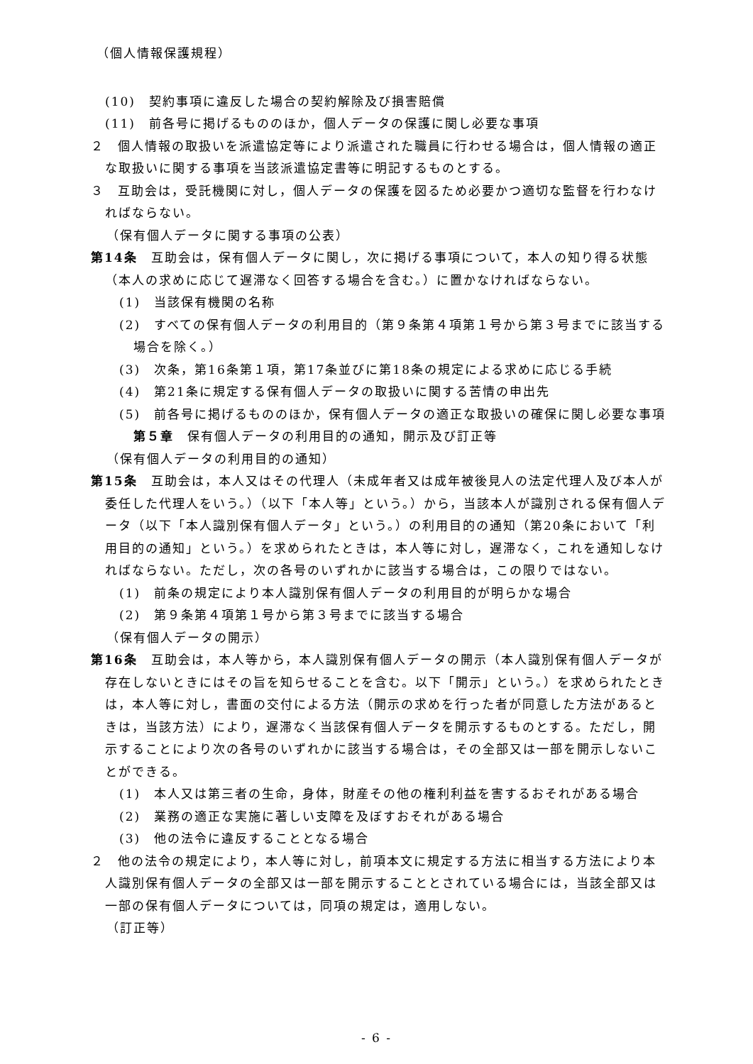（個人情報保護規程）
(10)　契約事項に違反した場合の契約解除及び損害賠償
(11)　前各号に掲げるもののほか，個人データの保護に関し必要な事項
２　個人情報の取扱いを派遣協定等により派遣された職員に行わせる場合は，個人情報の適正な取扱いに関する事項を当該派遣協定書等に明記するものとする。
３　互助会は，受託機関に対し，個人データの保護を図るため必要かつ適切な監督を行わなければならない。
（保有個人データに関する事項の公表）
第14条　互助会は，保有個人データに関し，次に掲げる事項について，本人の知り得る状態（本人の求めに応じて遅滞なく回答する場合を含む。）に置かなければならない。
(1)　当該保有機関の名称
(2)　すべての保有個人データの利用目的（第９条第４項第１号から第３号までに該当する場合を除く。）
(3)　次条，第16条第１項，第17条並びに第18条の規定による求めに応じる手続
(4)　第21条に規定する保有個人データの取扱いに関する苦情の申出先
(5)　前各号に掲げるもののほか，保有個人データの適正な取扱いの確保に関し必要な事項
第５章　保有個人データの利用目的の通知，開示及び訂正等
（保有個人データの利用目的の通知）
第15条　互助会は，本人又はその代理人（未成年者又は成年被後見人の法定代理人及び本人が委任した代理人をいう。）（以下「本人等」という。）から，当該本人が識別される保有個人データ（以下「本人識別保有個人データ」という。）の利用目的の通知（第20条において「利用目的の通知」という。）を求められたときは，本人等に対し，遅滞なく，これを通知しなければならない。ただし，次の各号のいずれかに該当する場合は，この限りではない。
(1)　前条の規定により本人識別保有個人データの利用目的が明らかな場合
(2)　第９条第４項第１号から第３号までに該当する場合
（保有個人データの開示）
第16条　互助会は，本人等から，本人識別保有個人データの開示（本人識別保有個人データが存在しないときにはその旨を知らせることを含む。以下「開示」という。）を求められたときは，本人等に対し，書面の交付による方法（開示の求めを行った者が同意した方法があるときは，当該方法）により，遅滞なく当該保有個人データを開示するものとする。ただし，開示することにより次の各号のいずれかに該当する場合は，その全部又は一部を開示しないことができる。
(1)　本人又は第三者の生命，身体，財産その他の権利利益を害するおそれがある場合
(2)　業務の適正な実施に著しい支障を及ぼすおそれがある場合
(3)　他の法令に違反することとなる場合
２　他の法令の規定により，本人等に対し，前項本文に規定する方法に相当する方法により本人識別保有個人データの全部又は一部を開示することとされている場合には，当該全部又は一部の保有個人データについては，同項の規定は，適用しない。
（訂正等）
- 6 -